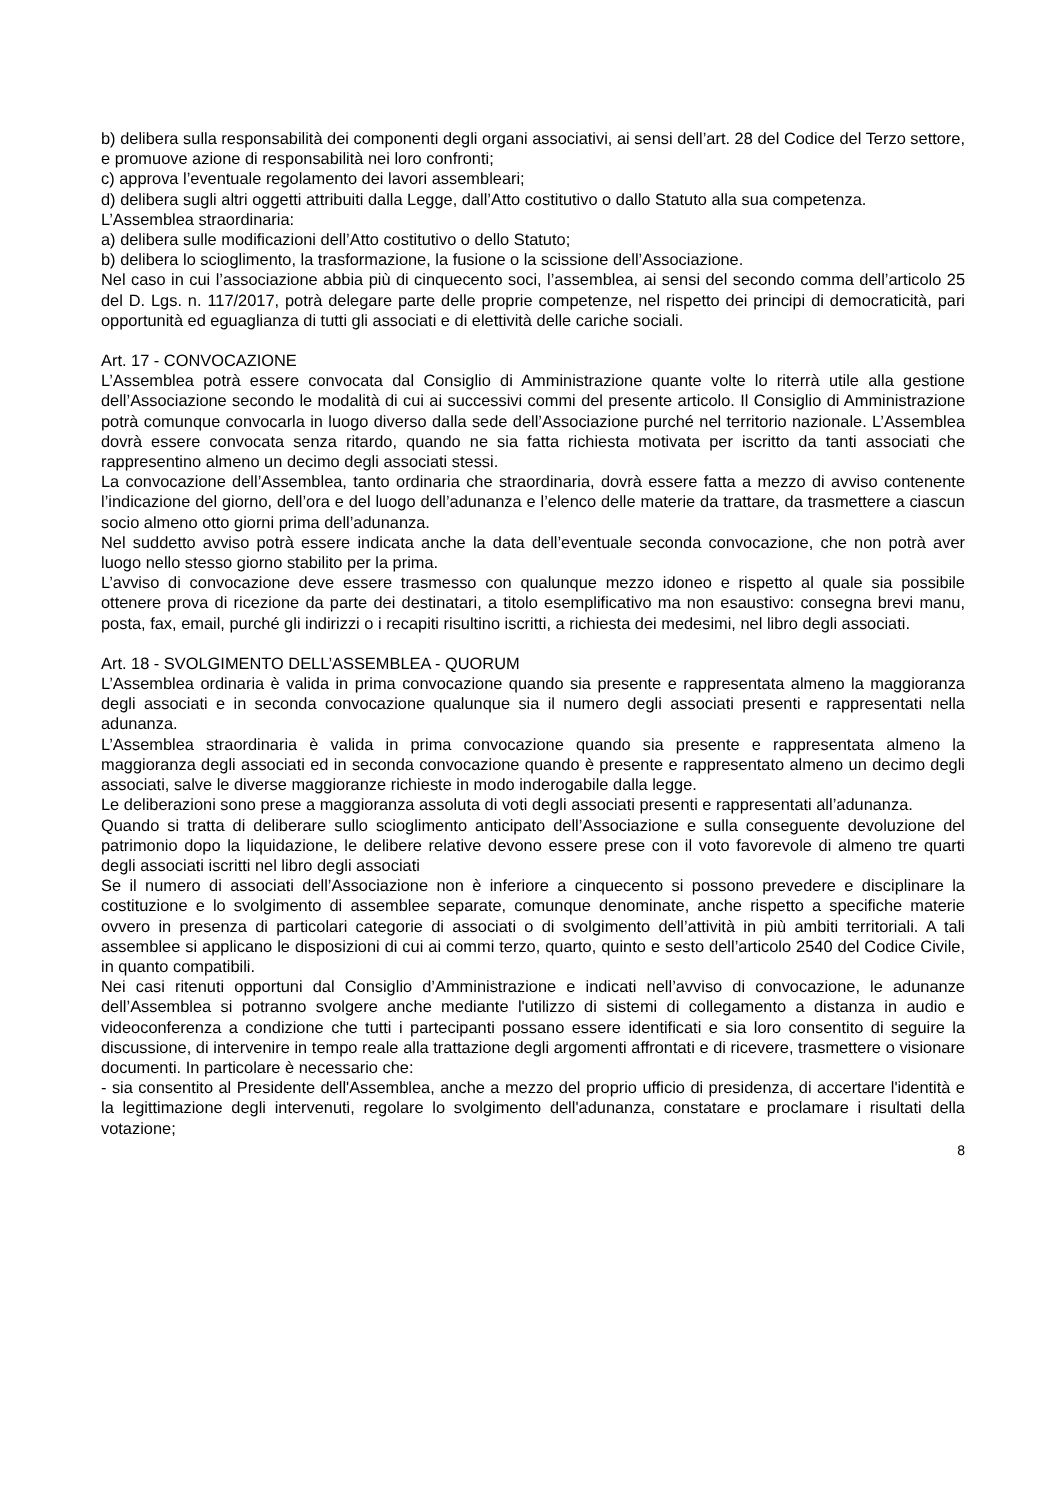b) delibera sulla responsabilità dei componenti degli organi associativi, ai sensi dell’art. 28 del Codice del Terzo settore, e promuove azione di responsabilità nei loro confronti;
c) approva l’eventuale regolamento dei lavori assembleari;
d) delibera sugli altri oggetti attribuiti dalla Legge, dall’Atto costitutivo o dallo Statuto alla sua competenza.
L’Assemblea straordinaria:
a) delibera sulle modificazioni dell’Atto costitutivo o dello Statuto;
b) delibera lo scioglimento, la trasformazione, la fusione o la scissione dell’Associazione.
Nel caso in cui l’associazione abbia più di cinquecento soci, l’assemblea, ai sensi del secondo comma dell’articolo 25 del D. Lgs. n. 117/2017, potrà delegare parte delle proprie competenze, nel rispetto dei principi di democraticità, pari opportunità ed eguaglianza di tutti gli associati e di elettività delle cariche sociali.
Art. 17 - CONVOCAZIONE
L’Assemblea potrà essere convocata dal Consiglio di Amministrazione quante volte lo riterrà utile alla gestione dell’Associazione secondo le modalità di cui ai successivi commi del presente articolo. Il Consiglio di Amministrazione potrà comunque convocarla in luogo diverso dalla sede dell’Associazione purché nel territorio nazionale. L’Assemblea dovrà essere convocata senza ritardo, quando ne sia fatta richiesta motivata per iscritto da tanti associati che rappresentino almeno un decimo degli associati stessi.
La convocazione dell’Assemblea, tanto ordinaria che straordinaria, dovrà essere fatta a mezzo di avviso contenente l’indicazione del giorno, dell’ora e del luogo dell’adunanza e l’elenco delle materie da trattare, da trasmettere a ciascun socio almeno otto giorni prima dell’adunanza.
Nel suddetto avviso potrà essere indicata anche la data dell’eventuale seconda convocazione, che non potrà aver luogo nello stesso giorno stabilito per la prima.
L’avviso di convocazione deve essere trasmesso con qualunque mezzo idoneo e rispetto al quale sia possibile ottenere prova di ricezione da parte dei destinatari, a titolo esemplificativo ma non esaustivo: consegna brevi manu, posta, fax, email, purché gli indirizzi o i recapiti risultino iscritti, a richiesta dei medesimi, nel libro degli associati.
Art. 18 - SVOLGIMENTO DELL’ASSEMBLEA - QUORUM
L’Assemblea ordinaria è valida in prima convocazione quando sia presente e rappresentata almeno la maggioranza degli associati e in seconda convocazione qualunque sia il numero degli associati presenti e rappresentati nella adunanza.
L’Assemblea straordinaria è valida in prima convocazione quando sia presente e rappresentata almeno la maggioranza degli associati ed in seconda convocazione quando è presente e rappresentato almeno un decimo degli associati, salve le diverse maggioranze richieste in modo inderogabile dalla legge.
Le deliberazioni sono prese a maggioranza assoluta di voti degli associati presenti e rappresentati all’adunanza.
Quando si tratta di deliberare sullo scioglimento anticipato dell’Associazione e sulla conseguente devoluzione del patrimonio dopo la liquidazione, le delibere relative devono essere prese con il voto favorevole di almeno tre quarti degli associati iscritti nel libro degli associati
Se il numero di associati dell’Associazione non è inferiore a cinquecento si possono prevedere e disciplinare la costituzione e lo svolgimento di assemblee separate, comunque denominate, anche rispetto a specifiche materie ovvero in presenza di particolari categorie di associati o di svolgimento dell’attività in più ambiti territoriali. A tali assemblee si applicano le disposizioni di cui ai commi terzo, quarto, quinto e sesto dell’articolo 2540 del Codice Civile, in quanto compatibili.
Nei casi ritenuti opportuni dal Consiglio d’Amministrazione e indicati nell’avviso di convocazione, le adunanze dell’Assemblea si potranno svolgere anche mediante l'utilizzo di sistemi di collegamento a distanza in audio e videoconferenza a condizione che tutti i partecipanti possano essere identificati e sia loro consentito di seguire la discussione, di intervenire in tempo reale alla trattazione degli argomenti affrontati e di ricevere, trasmettere o visionare documenti. In particolare è necessario che:
- sia consentito al Presidente dell'Assemblea, anche a mezzo del proprio ufficio di presidenza, di accertare l'identità e la legittimazione degli intervenuti, regolare lo svolgimento dell'adunanza, constatare e proclamare i risultati della votazione;
8